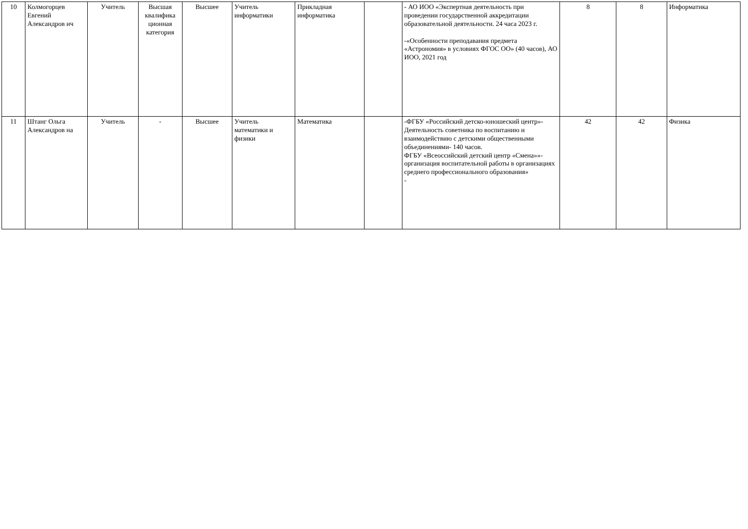| 10 | Колмогорцев Евгений Александров ич | Учитель | Высшая квалифика ционная категория | Высшее | Учитель информатики | Прикладная информатика | | - АО ИОО «Экспертная деятельность при проведении государственной аккредитации образовательной деятельности. 24 часа 2023 г. -«Особенности преподавания предмета «Астрономия» в условиях ФГОС ОО» (40 часов), АО ИОО, 2021 год | 8 | 8 | Информатика |
| 11 | Штанг Ольга Александров на | Учитель | - | Высшее | Учитель математики и физики | Математика | | -ФГБУ «Российский детско-юношеский центр»- Деятельность советника по воспитанию и взаимодействию с детскими общественными объединениями- 140 часов. ФГБУ «Всеоссийский детский центр «Смена»»-организация воспитательной работы в организациях среднего профессионального образования» - | 42 | 42 | Физика |